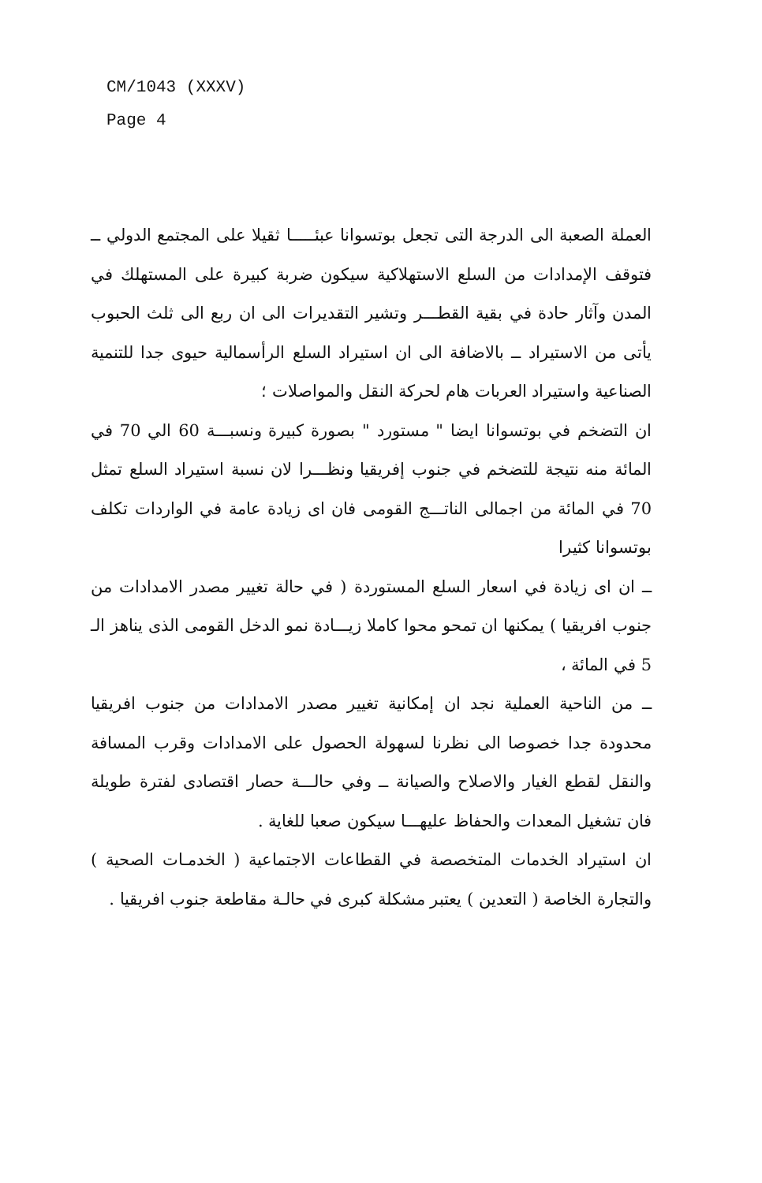CM/1043 (XXXV)
Page 4
العملة الصعبة الى الدرجة التى تجعل بوتسوانا عبئـــــا ثقيلا على المجتمع الدولي ــ فتوقف الإمدادات من السلع الاستهلاكية سيكون ضربة كبيرة على المستهلك في المدن وآثار حادة في بقية القطـــر وتشير التقديرات الى ان ربع الى ثلث الحبوب يأتى من الاستيراد ــ بالاضافة الى ان استيراد السلع الرأسمالية حيوى جدا للتنمية الصناعية واستيراد العربات هام لحركة النقل والمواصلات ؛
ان التضخم في بوتسوانا ايضا " مستورد " بصورة كبيرة ونسبـــة 60 الي 70 في المائة منه نتيجة للتضخم في جنوب إفريقيا ونظـــرا لان نسبة استيراد السلع تمثل 70 في المائة من اجمالى الناتـــج القومى فان اى زيادة عامة في الواردات تكلف بوتسوانا كثيرا
ــ ان اى زيادة في اسعار السلع المستوردة ( في حالة تغيير مصدر الامدادات من جنوب افريقيا ) يمكنها ان تمحو محوا كاملا زيـــادة نمو الدخل القومى الذى يناهز الـ 5 في المائة ،
ــ من الناحية العملية نجد ان إمكانية تغيير مصدر الامدادات من جنوب افريقيا محدودة جدا خصوصا الى نظرنا لسهولة الحصول على الامدادات وقرب المسافة والنقل لقطع الغيار والاصلاح والصيانة ــ وفي حالـــة حصار اقتصادى لفترة طويلة فان تشغيل المعدات والحفاظ عليهـــا سيكون صعبا للغاية .
ان استيراد الخدمات المتخصصة في القطاعات الاجتماعية ( الخدمـات الصحية ) والتجارة الخاصة ( التعدين ) يعتبر مشكلة كبرى في حالـة مقاطعة جنوب افريقيا .